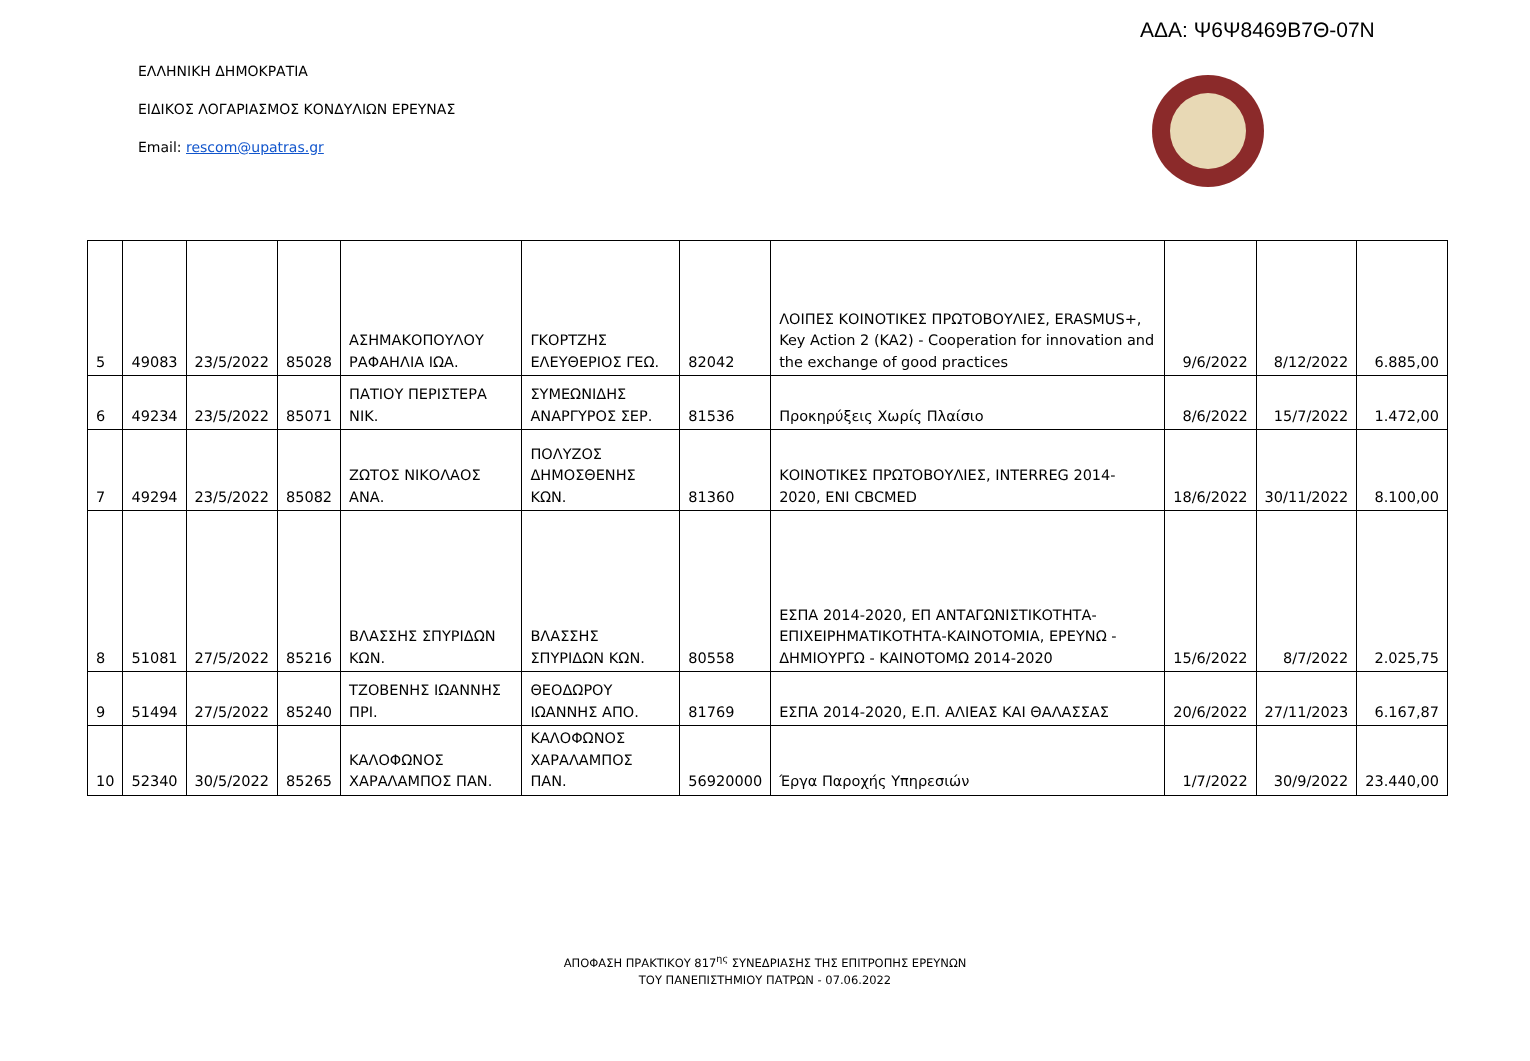ΑΔΑ: Ψ6Ψ8469Β7Θ-07Ν
ΕΛΛΗΝΙΚΗ ΔΗΜΟΚΡΑΤΙΑ
ΕΙΔΙΚΟΣ ΛΟΓΑΡΙΑΣΜΟΣ ΚΟΝΔΥΛΙΩΝ ΕΡΕΥΝΑΣ
Email: rescom@upatras.gr
| 5 | 49083 | 23/5/2022 | 85028 | ΑΣΗΜΑΚΟΠΟΥΛΟΥ ΡΑΦΑΗΛΙΑ ΙΩΑ. | ΓΚΟΡΤΖΗΣ ΕΛΕΥΘΕΡΙΟΣ ΓΕΩ. | 82042 | ΛΟΙΠΕΣ ΚΟΙΝΟΤΙΚΕΣ ΠΡΩΤΟΒΟΥΛΙΕΣ, ERASMUS+, Key Action 2 (KA2) - Cooperation for innovation and the exchange of good practices | 9/6/2022 | 8/12/2022 | 6.885,00 |
| 6 | 49234 | 23/5/2022 | 85071 | ΠΑΤΙΟΥ ΠΕΡΙΣΤΕΡΑ ΝΙΚ. | ΣΥΜΕΩΝΙΔΗΣ ΑΝΑΡΓΥΡΟΣ ΣΕΡ. | 81536 | Προκηρύξεις Χωρίς Πλαίσιο | 8/6/2022 | 15/7/2022 | 1.472,00 |
| 7 | 49294 | 23/5/2022 | 85082 | ΖΩΤΟΣ ΝΙΚΟΛΑΟΣ ΑΝΑ. | ΠΟΛΥΖΟΣ ΔΗΜΟΣΘΕΝΗΣ ΚΩΝ. | 81360 | ΚΟΙΝΟΤΙΚΕΣ ΠΡΩΤΟΒΟΥΛΙΕΣ, INTERREG 2014-2020, ENI CBCMED | 18/6/2022 | 30/11/2022 | 8.100,00 |
| 8 | 51081 | 27/5/2022 | 85216 | ΒΛΑΣΣΗΣ ΣΠΥΡΙΔΩΝ ΚΩΝ. | ΒΛΑΣΣΗΣ ΣΠΥΡΙΔΩΝ ΚΩΝ. | 80558 | ΕΣΠΑ 2014-2020, ΕΠ ΑΝΤΑΓΩΝΙΣΤΙΚΟΤΗΤΑ-ΕΠΙΧΕΙΡΗΜΑΤΙΚΟΤΗΤΑ-ΚΑΙΝΟΤΟΜΙΑ, ΕΡΕΥΝΩ - ΔΗΜΙΟΥΡΓΩ - ΚΑΙΝΟΤΟΜΩ 2014-2020 | 15/6/2022 | 8/7/2022 | 2.025,75 |
| 9 | 51494 | 27/5/2022 | 85240 | ΤΖΟΒΕΝΗΣ ΙΩΑΝΝΗΣ ΠΡΙ. | ΘΕΟΔΩΡΟΥ ΙΩΑΝΝΗΣ ΑΠΟ. | 81769 | ΕΣΠΑ 2014-2020, Ε.Π. ΑΛΙΕΑΣ ΚΑΙ ΘΑΛΑΣΣΑΣ | 20/6/2022 | 27/11/2023 | 6.167,87 |
| 10 | 52340 | 30/5/2022 | 85265 | ΚΑΛΟΦΩΝΟΣ ΧΑΡΑΛΑΜΠΟΣ ΠΑΝ. | ΚΑΛΟΦΩΝΟΣ ΧΑΡΑΛΑΜΠΟΣ ΠΑΝ. | 56920000 | Έργα Παροχής Υπηρεσιών | 1/7/2022 | 30/9/2022 | 23.440,00 |
ΑΠΟΦΑΣΗ ΠΡΑΚΤΙΚΟΥ 817<sup>ης</sup> ΣΥΝΕΔΡΙΑΣΗΣ ΤΗΣ ΕΠΙΤΡΟΠΗΣ ΕΡΕΥΝΩΝ
ΤΟΥ ΠΑΝΕΠΙΣΤΗΜΙΟΥ ΠΑΤΡΩΝ - 07.06.2022